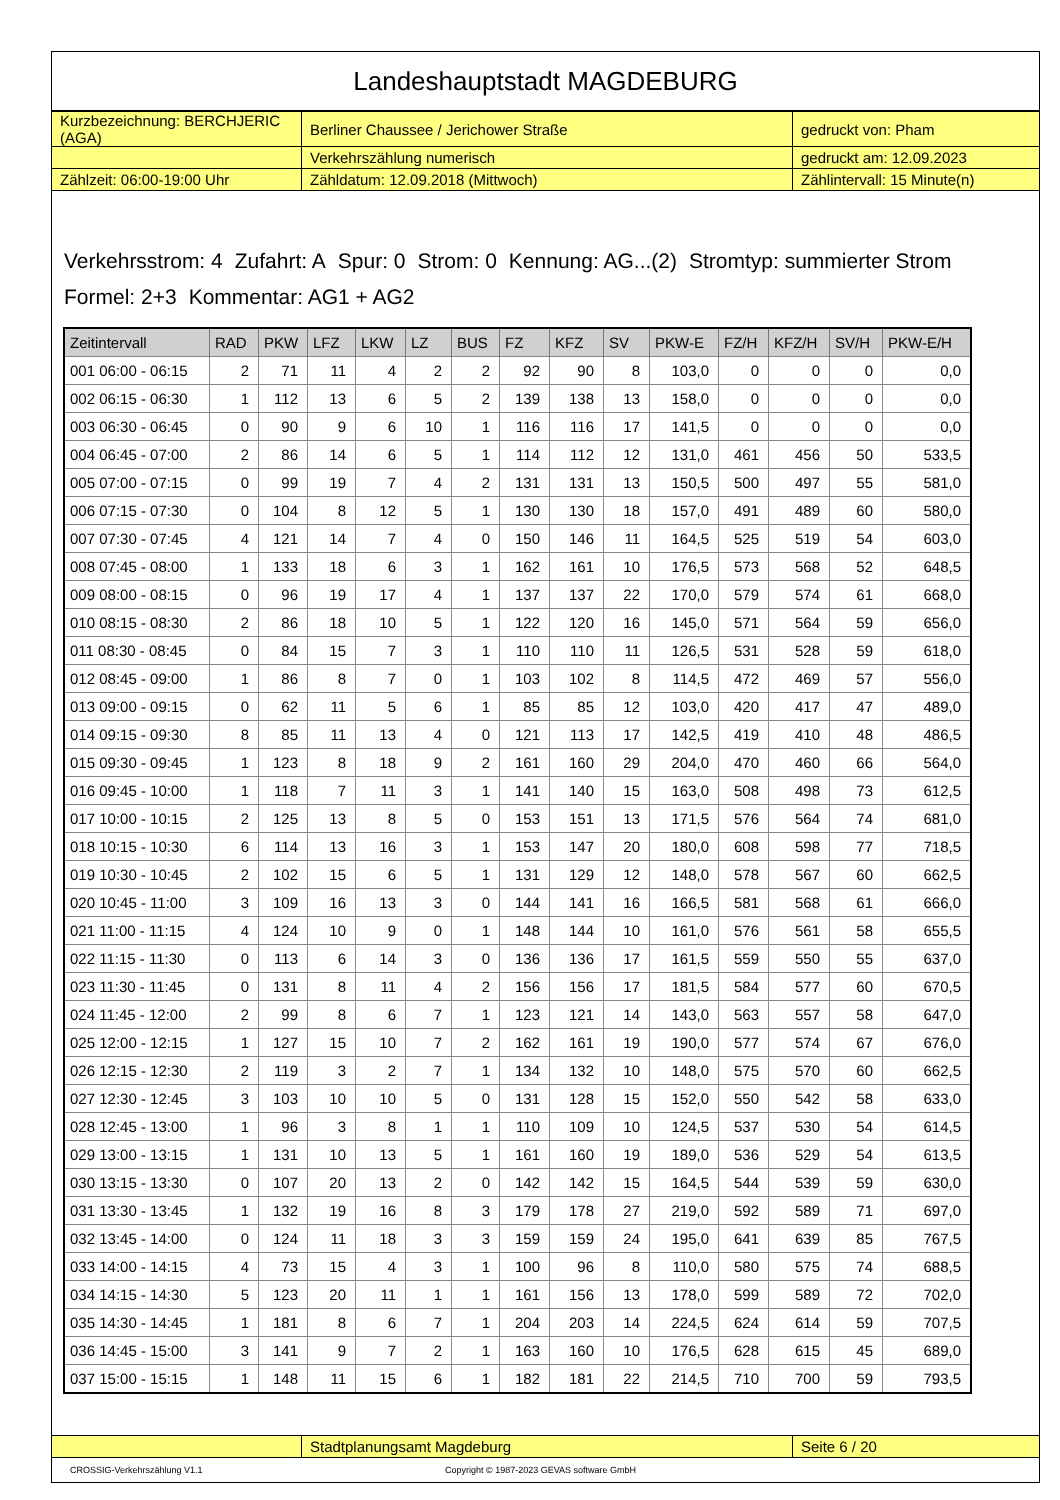Landeshauptstadt MAGDEBURG
| Kurzbezeichnung: BERCHJERIC (AGA) | Berliner Chaussee / Jerichower Straße | gedruckt von: Pham |
| | Verkehrszählung numerisch | gedruckt am: 12.09.2023 |
| Zählzeit: 06:00-19:00 Uhr | Zähldatum: 12.09.2018 (Mittwoch) | Zählintervall: 15 Minute(n) |
Verkehrsstrom: 4 Zufahrt: A Spur: 0 Strom: 0 Kennung: AG...(2) Stromtyp: summierter Strom
Formel: 2+3 Kommentar: AG1 + AG2
| Zeitintervall | RAD | PKW | LFZ | LKW | LZ | BUS | FZ | KFZ | SV | PKW-E | FZ/H | KFZ/H | SV/H | PKW-E/H |
| --- | --- | --- | --- | --- | --- | --- | --- | --- | --- | --- | --- | --- | --- | --- |
| 001 06:00 - 06:15 | 2 | 71 | 11 | 4 | 2 | 2 | 92 | 90 | 8 | 103,0 | 0 | 0 | 0 | 0,0 |
| 002 06:15 - 06:30 | 1 | 112 | 13 | 6 | 5 | 2 | 139 | 138 | 13 | 158,0 | 0 | 0 | 0 | 0,0 |
| 003 06:30 - 06:45 | 0 | 90 | 9 | 6 | 10 | 1 | 116 | 116 | 17 | 141,5 | 0 | 0 | 0 | 0,0 |
| 004 06:45 - 07:00 | 2 | 86 | 14 | 6 | 5 | 1 | 114 | 112 | 12 | 131,0 | 461 | 456 | 50 | 533,5 |
| 005 07:00 - 07:15 | 0 | 99 | 19 | 7 | 4 | 2 | 131 | 131 | 13 | 150,5 | 500 | 497 | 55 | 581,0 |
| 006 07:15 - 07:30 | 0 | 104 | 8 | 12 | 5 | 1 | 130 | 130 | 18 | 157,0 | 491 | 489 | 60 | 580,0 |
| 007 07:30 - 07:45 | 4 | 121 | 14 | 7 | 4 | 0 | 150 | 146 | 11 | 164,5 | 525 | 519 | 54 | 603,0 |
| 008 07:45 - 08:00 | 1 | 133 | 18 | 6 | 3 | 1 | 162 | 161 | 10 | 176,5 | 573 | 568 | 52 | 648,5 |
| 009 08:00 - 08:15 | 0 | 96 | 19 | 17 | 4 | 1 | 137 | 137 | 22 | 170,0 | 579 | 574 | 61 | 668,0 |
| 010 08:15 - 08:30 | 2 | 86 | 18 | 10 | 5 | 1 | 122 | 120 | 16 | 145,0 | 571 | 564 | 59 | 656,0 |
| 011 08:30 - 08:45 | 0 | 84 | 15 | 7 | 3 | 1 | 110 | 110 | 11 | 126,5 | 531 | 528 | 59 | 618,0 |
| 012 08:45 - 09:00 | 1 | 86 | 8 | 7 | 0 | 1 | 103 | 102 | 8 | 114,5 | 472 | 469 | 57 | 556,0 |
| 013 09:00 - 09:15 | 0 | 62 | 11 | 5 | 6 | 1 | 85 | 85 | 12 | 103,0 | 420 | 417 | 47 | 489,0 |
| 014 09:15 - 09:30 | 8 | 85 | 11 | 13 | 4 | 0 | 121 | 113 | 17 | 142,5 | 419 | 410 | 48 | 486,5 |
| 015 09:30 - 09:45 | 1 | 123 | 8 | 18 | 9 | 2 | 161 | 160 | 29 | 204,0 | 470 | 460 | 66 | 564,0 |
| 016 09:45 - 10:00 | 1 | 118 | 7 | 11 | 3 | 1 | 141 | 140 | 15 | 163,0 | 508 | 498 | 73 | 612,5 |
| 017 10:00 - 10:15 | 2 | 125 | 13 | 8 | 5 | 0 | 153 | 151 | 13 | 171,5 | 576 | 564 | 74 | 681,0 |
| 018 10:15 - 10:30 | 6 | 114 | 13 | 16 | 3 | 1 | 153 | 147 | 20 | 180,0 | 608 | 598 | 77 | 718,5 |
| 019 10:30 - 10:45 | 2 | 102 | 15 | 6 | 5 | 1 | 131 | 129 | 12 | 148,0 | 578 | 567 | 60 | 662,5 |
| 020 10:45 - 11:00 | 3 | 109 | 16 | 13 | 3 | 0 | 144 | 141 | 16 | 166,5 | 581 | 568 | 61 | 666,0 |
| 021 11:00 - 11:15 | 4 | 124 | 10 | 9 | 0 | 1 | 148 | 144 | 10 | 161,0 | 576 | 561 | 58 | 655,5 |
| 022 11:15 - 11:30 | 0 | 113 | 6 | 14 | 3 | 0 | 136 | 136 | 17 | 161,5 | 559 | 550 | 55 | 637,0 |
| 023 11:30 - 11:45 | 0 | 131 | 8 | 11 | 4 | 2 | 156 | 156 | 17 | 181,5 | 584 | 577 | 60 | 670,5 |
| 024 11:45 - 12:00 | 2 | 99 | 8 | 6 | 7 | 1 | 123 | 121 | 14 | 143,0 | 563 | 557 | 58 | 647,0 |
| 025 12:00 - 12:15 | 1 | 127 | 15 | 10 | 7 | 2 | 162 | 161 | 19 | 190,0 | 577 | 574 | 67 | 676,0 |
| 026 12:15 - 12:30 | 2 | 119 | 3 | 2 | 7 | 1 | 134 | 132 | 10 | 148,0 | 575 | 570 | 60 | 662,5 |
| 027 12:30 - 12:45 | 3 | 103 | 10 | 10 | 5 | 0 | 131 | 128 | 15 | 152,0 | 550 | 542 | 58 | 633,0 |
| 028 12:45 - 13:00 | 1 | 96 | 3 | 8 | 1 | 1 | 110 | 109 | 10 | 124,5 | 537 | 530 | 54 | 614,5 |
| 029 13:00 - 13:15 | 1 | 131 | 10 | 13 | 5 | 1 | 161 | 160 | 19 | 189,0 | 536 | 529 | 54 | 613,5 |
| 030 13:15 - 13:30 | 0 | 107 | 20 | 13 | 2 | 0 | 142 | 142 | 15 | 164,5 | 544 | 539 | 59 | 630,0 |
| 031 13:30 - 13:45 | 1 | 132 | 19 | 16 | 8 | 3 | 179 | 178 | 27 | 219,0 | 592 | 589 | 71 | 697,0 |
| 032 13:45 - 14:00 | 0 | 124 | 11 | 18 | 3 | 3 | 159 | 159 | 24 | 195,0 | 641 | 639 | 85 | 767,5 |
| 033 14:00 - 14:15 | 4 | 73 | 15 | 4 | 3 | 1 | 100 | 96 | 8 | 110,0 | 580 | 575 | 74 | 688,5 |
| 034 14:15 - 14:30 | 5 | 123 | 20 | 11 | 1 | 1 | 161 | 156 | 13 | 178,0 | 599 | 589 | 72 | 702,0 |
| 035 14:30 - 14:45 | 1 | 181 | 8 | 6 | 7 | 1 | 204 | 203 | 14 | 224,5 | 624 | 614 | 59 | 707,5 |
| 036 14:45 - 15:00 | 3 | 141 | 9 | 7 | 2 | 1 | 163 | 160 | 10 | 176,5 | 628 | 615 | 45 | 689,0 |
| 037 15:00 - 15:15 | 1 | 148 | 11 | 15 | 6 | 1 | 182 | 181 | 22 | 214,5 | 710 | 700 | 59 | 793,5 |
| | Stadtplanungsamt Magdeburg | Seite 6 / 20 |
CROSSIG-Verkehrszählung V1.1 Copyright © 1987-2023 GEVAS software GmbH